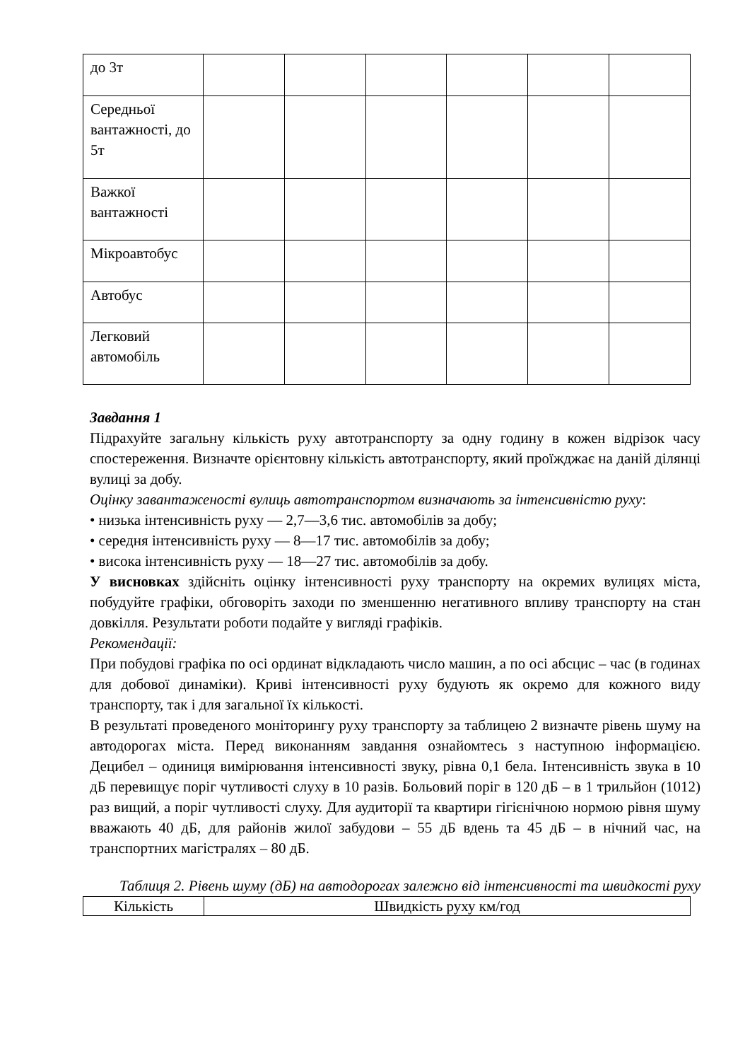| до 3т | | | | | | |
| Середньої вантажності, до 5т | | | | | | |
| Важкої вантажності | | | | | | |
| Мікроавтобус | | | | | | |
| Автобус | | | | | | |
| Легковий автомобіль | | | | | | |
Завдання 1
Підрахуйте загальну кількість руху автотранспорту за одну годину в кожен відрізок часу спостереження. Визначте орієнтовну кількість автотранспорту, який проїжджає на даній ділянці вулиці за добу.
Оцінку завантаженості вулиць автотранспортом визначають за інтенсивністю руху:
• низька інтенсивність руху — 2,7—3,6 тис. автомобілів за добу;
• середня інтенсивність руху — 8—17 тис. автомобілів за добу;
• висока інтенсивність руху — 18—27 тис. автомобілів за добу.
У висновках здійсніть оцінку інтенсивності руху транспорту на окремих вулицях міста, побудуйте графіки, обговоріть заходи по зменшенню негативного впливу транспорту на стан довкілля. Результати роботи подайте у вигляді графіків.
Рекомендації:
При побудові графіка по осі ординат відкладають число машин, а по осі абсцис – час (в годинах для добової динаміки). Криві інтенсивності руху будують як окремо для кожного виду транспорту, так і для загальної їх кількості.
В результаті проведеного моніторингу руху транспорту за таблицею 2 визначте рівень шуму на автодорогах міста. Перед виконанням завдання ознайомтесь з наступною інформацією. Децибел – одиниця вимірювання інтенсивності звуку, рівна 0,1 бела. Інтенсивність звука в 10 дБ перевищує поріг чутливості слуху в 10 разів. Больовий поріг в 120 дБ – в 1 трильйон (1012) раз вищий, а поріг чутливості слуху. Для аудиторії та квартири гігієнічною нормою рівня шуму вважають 40 дБ, для районів жилої забудови – 55 дБ вдень та 45 дБ – в нічний час, на транспортних магістралях – 80 дБ.
Таблиця 2. Рівень шуму (дБ) на автодорогах залежно від інтенсивності та швидкості руху
| Кількість | Швидкість руху км/год |